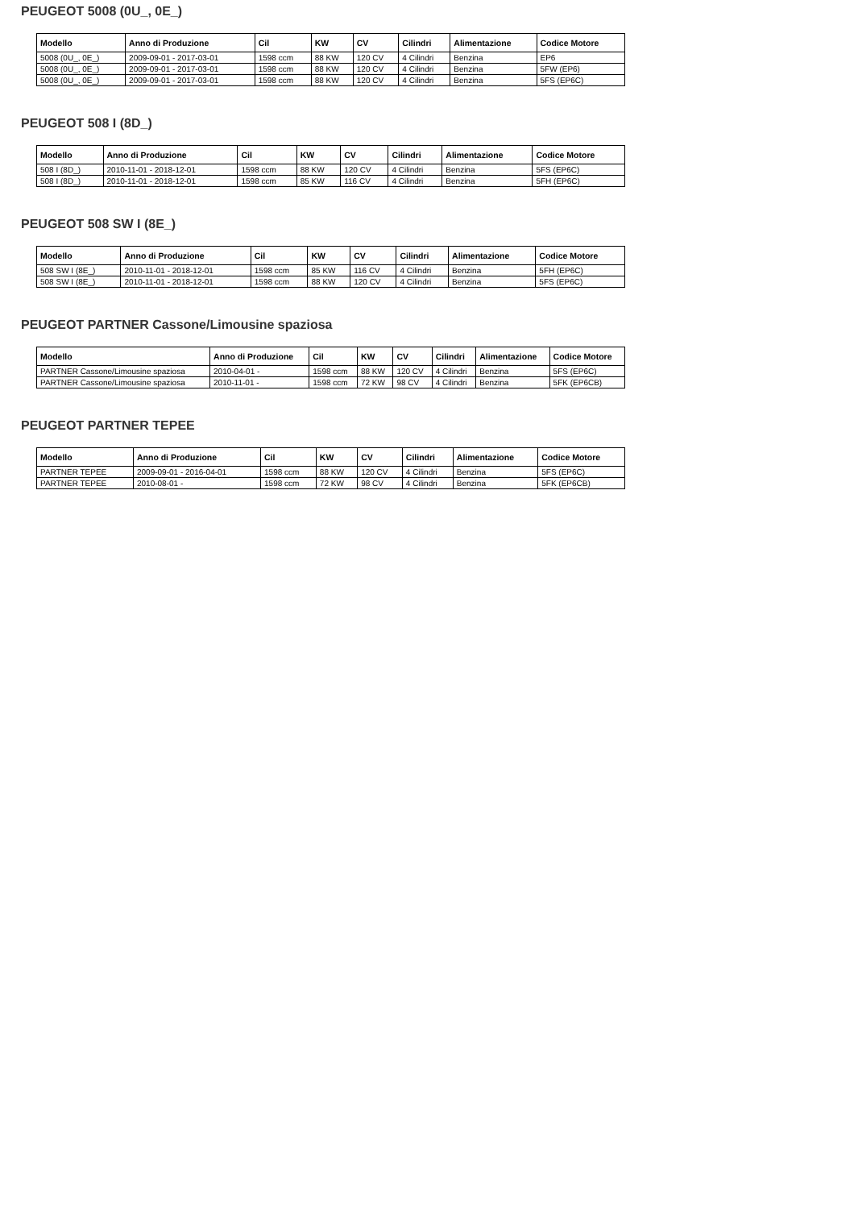PEUGEOT 5008 (0U_, 0E_)
| Modello | Anno di Produzione | Cil | KW | CV | Cilindri | Alimentazione | Codice Motore |
| --- | --- | --- | --- | --- | --- | --- | --- |
| 5008 (0U_, 0E_) | 2009-09-01 - 2017-03-01 | 1598 ccm | 88 KW | 120 CV | 4 Cilindri | Benzina | EP6 |
| 5008 (0U_, 0E_) | 2009-09-01 - 2017-03-01 | 1598 ccm | 88 KW | 120 CV | 4 Cilindri | Benzina | 5FW (EP6) |
| 5008 (0U_, 0E_) | 2009-09-01 - 2017-03-01 | 1598 ccm | 88 KW | 120 CV | 4 Cilindri | Benzina | 5FS (EP6C) |
PEUGEOT 508 I (8D_)
| Modello | Anno di Produzione | Cil | KW | CV | Cilindri | Alimentazione | Codice Motore |
| --- | --- | --- | --- | --- | --- | --- | --- |
| 508 I (8D_) | 2010-11-01 - 2018-12-01 | 1598 ccm | 88 KW | 120 CV | 4 Cilindri | Benzina | 5FS (EP6C) |
| 508 I (8D_) | 2010-11-01 - 2018-12-01 | 1598 ccm | 85 KW | 116 CV | 4 Cilindri | Benzina | 5FH (EP6C) |
PEUGEOT 508 SW I (8E_)
| Modello | Anno di Produzione | Cil | KW | CV | Cilindri | Alimentazione | Codice Motore |
| --- | --- | --- | --- | --- | --- | --- | --- |
| 508 SW I (8E_) | 2010-11-01 - 2018-12-01 | 1598 ccm | 85 KW | 116 CV | 4 Cilindri | Benzina | 5FH (EP6C) |
| 508 SW I (8E_) | 2010-11-01 - 2018-12-01 | 1598 ccm | 88 KW | 120 CV | 4 Cilindri | Benzina | 5FS (EP6C) |
PEUGEOT PARTNER Cassone/Limousine spaziosa
| Modello | Anno di Produzione | Cil | KW | CV | Cilindri | Alimentazione | Codice Motore |
| --- | --- | --- | --- | --- | --- | --- | --- |
| PARTNER Cassone/Limousine spaziosa | 2010-04-01 - | 1598 ccm | 88 KW | 120 CV | 4 Cilindri | Benzina | 5FS (EP6C) |
| PARTNER Cassone/Limousine spaziosa | 2010-11-01 - | 1598 ccm | 72 KW | 98 CV | 4 Cilindri | Benzina | 5FK (EP6CB) |
PEUGEOT PARTNER TEPEE
| Modello | Anno di Produzione | Cil | KW | CV | Cilindri | Alimentazione | Codice Motore |
| --- | --- | --- | --- | --- | --- | --- | --- |
| PARTNER TEPEE | 2009-09-01 - 2016-04-01 | 1598 ccm | 88 KW | 120 CV | 4 Cilindri | Benzina | 5FS (EP6C) |
| PARTNER TEPEE | 2010-08-01 - | 1598 ccm | 72 KW | 98 CV | 4 Cilindri | Benzina | 5FK (EP6CB) |